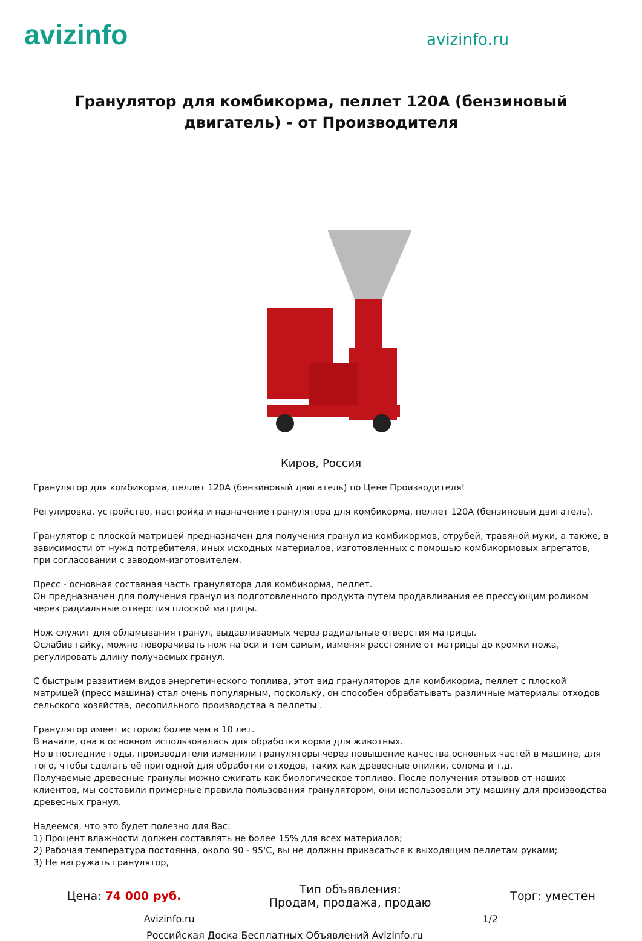avizinfo
avizinfo.ru
Гранулятор для комбикорма, пеллет 120А (бензиновый двигатель) - от Производителя
Киров, Россия
Гранулятор для комбикорма, пеллет 120А (бензиновый двигатель) по Цене Производителя!
Регулировка, устройство, настройка и назначение гранулятора для комбикорма, пеллет 120А (бензиновый двигатель).
Гранулятор с плоской матрицей предназначен для получения гранул из комбикормов, отрубей, травяной муки, а также, в зависимости от нужд потребителя, иных исходных материалов, изготовленных с помощью комбикормовых агрегатов, при согласовании с заводом-изготовителем.
Пресс - основная составная часть гранулятора для комбикорма, пеллет.
Он предназначен для получения гранул из подготовленного продукта путем продавливания ее прессующим роликом через радиальные отверстия плоской матрицы.
Нож служит для обламывания гранул, выдавливаемых через радиальные отверстия матрицы.
Ослабив гайку, можно поворачивать нож на оси и тем самым, изменяя расстояние от матрицы до кромки ножа, регулировать длину получаемых гранул.
С быстрым развитием видов энергетического топлива, этот вид грануляторов для комбикорма, пеллет с плоской матрицей (пресс машина) стал очень популярным, поскольку, он способен обрабатывать различные материалы отходов сельского хозяйства, лесопильного производства в пеллеты .
Гранулятор имеет историю более чем в 10 лет.
В начале, она в основном использовалась для обработки корма для животных.
Но в последние годы, производители изменили грануляторы через повышение качества основных частей в машине, для того, чтобы сделать её пригодной для обработки отходов, таких как древесные опилки, солома и т.д.
Получаемые древесные гранулы можно сжигать как биологическое топливо. После получения отзывов от наших клиентов, мы составили примерные правила пользования гранулятором, они использовали эту машину для производства древесных гранул.
Надеемся, что это будет полезно для Вас:
1) Процент влажности должен составлять не более 15% для всех материалов;
2) Рабочая температура постоянна, около 90 - 95'С, вы не должны прикасаться к выходящим пеллетам руками;
3) Не нагружать гранулятор,
| Цена: 74 000 руб. | Тип объявления: Продам, продажа, продаю | Торг: уместен |
Avizinfo.ru 1/2
Российская Доска Бесплатных Объявлений AvizInfo.ru